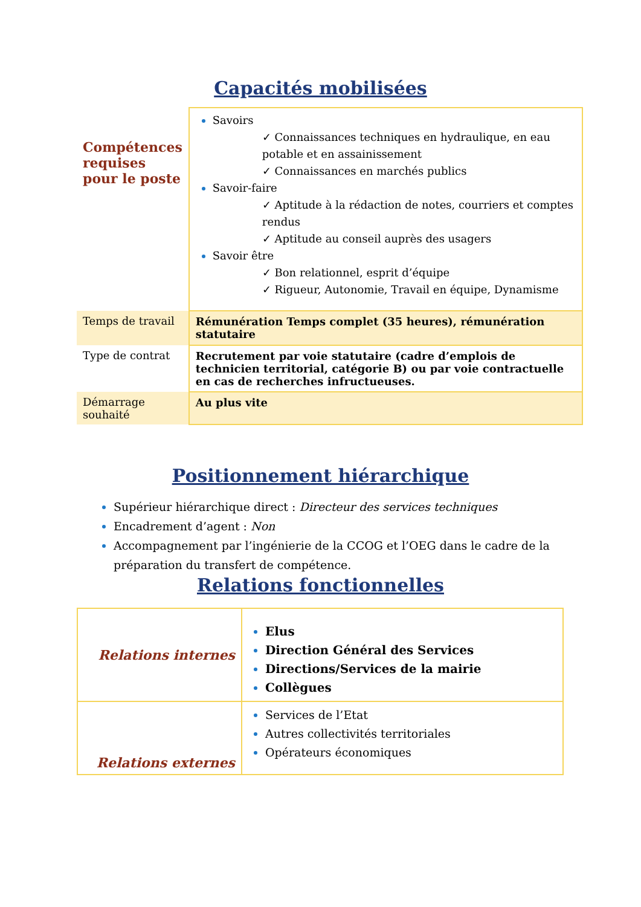Capacités mobilisées
| Compétences requises pour le poste | Savoirs ✓ Connaissances techniques en hydraulique, en eau potable et en assainissement ✓ Connaissances en marchés publics Savoir-faire ✓ Aptitude à la rédaction de notes, courriers et comptes rendus ✓ Aptitude au conseil auprès des usagers Savoir être ✓ Bon relationnel, esprit d’équipe ✓ Rigueur, Autonomie, Travail en équipe, Dynamisme |
| Temps de travail | Rémunération Temps complet (35 heures), rémunération statutaire |
| Type de contrat | Recrutement par voie statutaire (cadre d’emplois de technicien territorial, catégorie B) ou par voie contractuelle en cas de recherches infructueuses. |
| Démarrage souhaité | Au plus vite |
Positionnement hiérarchique
Supérieur hiérarchique direct : Directeur des services techniques
Encadrement d’agent : Non
Accompagnement par l’ingénierie de la CCOG et l’OEG dans le cadre de la préparation du transfert de compétence.
Relations fonctionnelles
| Relations internes | Elus Direction Général des Services Directions/Services de la mairie Collègues |
| Relations externes | Services de l’Etat Autres collectivités territoriales Opérateurs économiques |